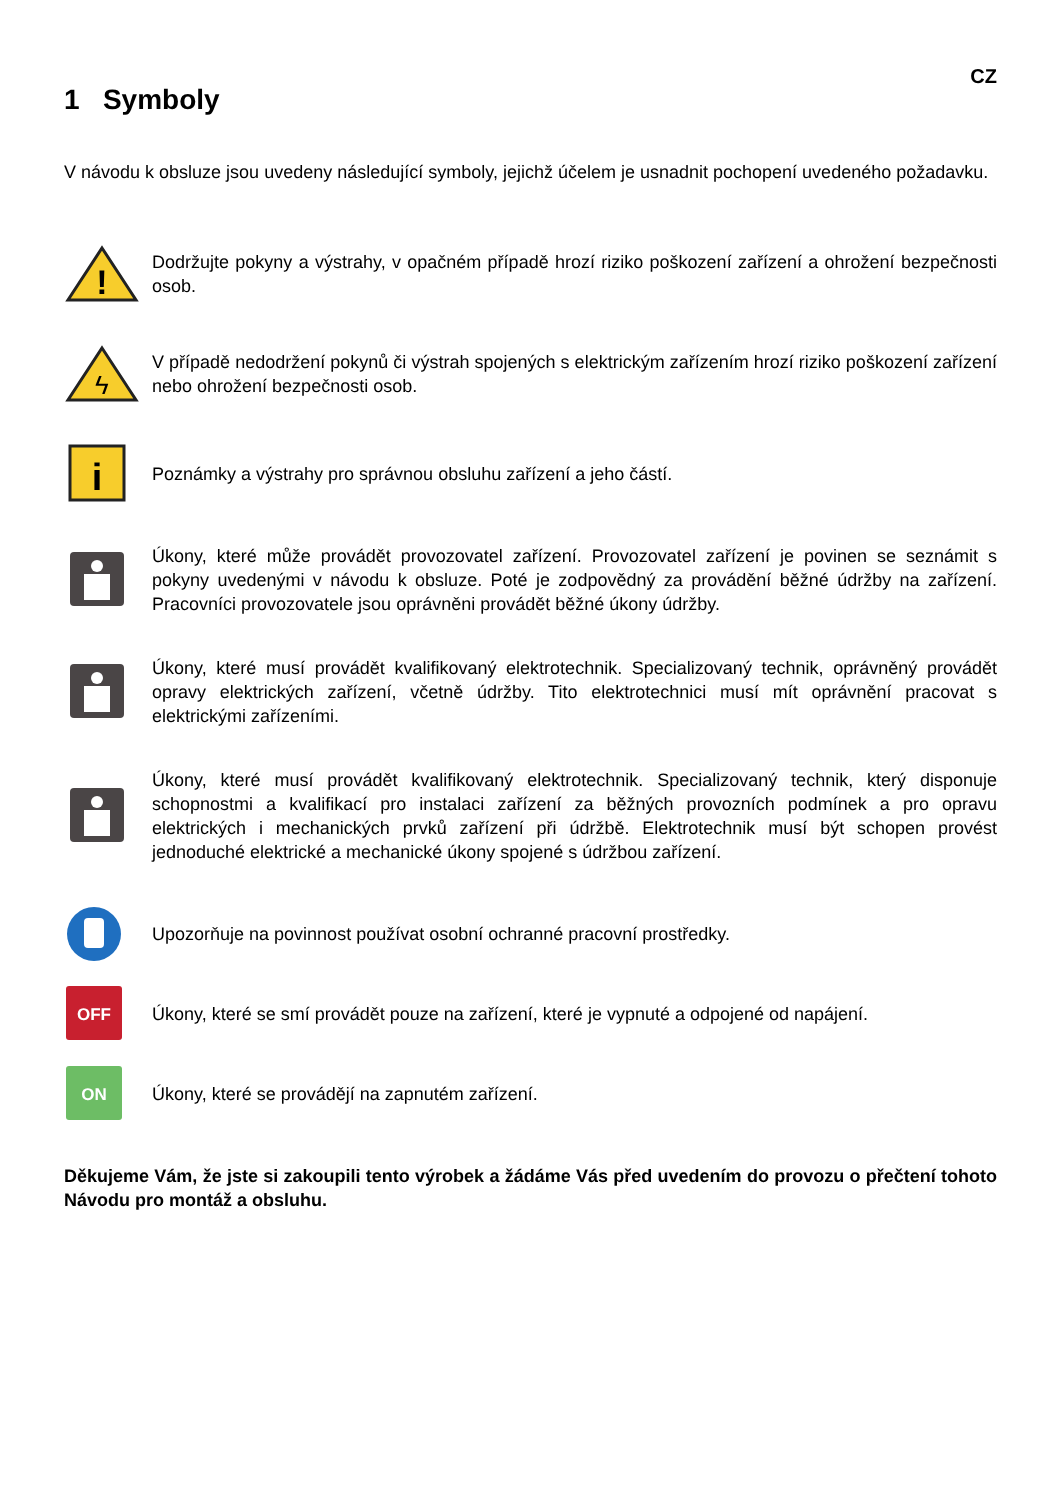CZ
1 Symboly
V návodu k obsluze jsou uvedeny následující symboly, jejichž účelem je usnadnit pochopení uvedeného požadavku.
!
Dodržujte pokyny a výstrahy, v opačném případě hrozí riziko poškození zařízení a ohrožení bezpečnosti osob.
ϟ
V případě nedodržení pokynů či výstrah spojených s elektrickým zařízením hrozí riziko poškození zařízení nebo ohrožení bezpečnosti osob.
i
Poznámky a výstrahy pro správnou obsluhu zařízení a jeho částí.
Úkony, které může provádět provozovatel zařízení. Provozovatel zařízení je povinen se seznámit s pokyny uvedenými v návodu k obsluze. Poté je zodpovědný za provádění běžné údržby na zařízení. Pracovníci provozovatele jsou oprávněni provádět běžné úkony údržby.
Úkony, které musí provádět kvalifikovaný elektrotechnik. Specializovaný technik, oprávněný provádět opravy elektrických zařízení, včetně údržby. Tito elektrotechnici musí mít oprávnění pracovat s elektrickými zařízeními.
Úkony, které musí provádět kvalifikovaný elektrotechnik. Specializovaný technik, který disponuje schopnostmi a kvalifikací pro instalaci zařízení za běžných provozních podmínek a pro opravu elektrických i mechanických prvků zařízení při údržbě. Elektrotechnik musí být schopen provést jednoduché elektrické a mechanické úkony spojené s údržbou zařízení.
Upozorňuje na povinnost používat osobní ochranné pracovní prostředky.
OFF
Úkony, které se smí provádět pouze na zařízení, které je vypnuté a odpojené od napájení.
ON
Úkony, které se provádějí na zapnutém zařízení.
Děkujeme Vám, že jste si zakoupili tento výrobek a žádáme Vás před uvedením do provozu o přečtení tohoto Návodu pro montáž a obsluhu.